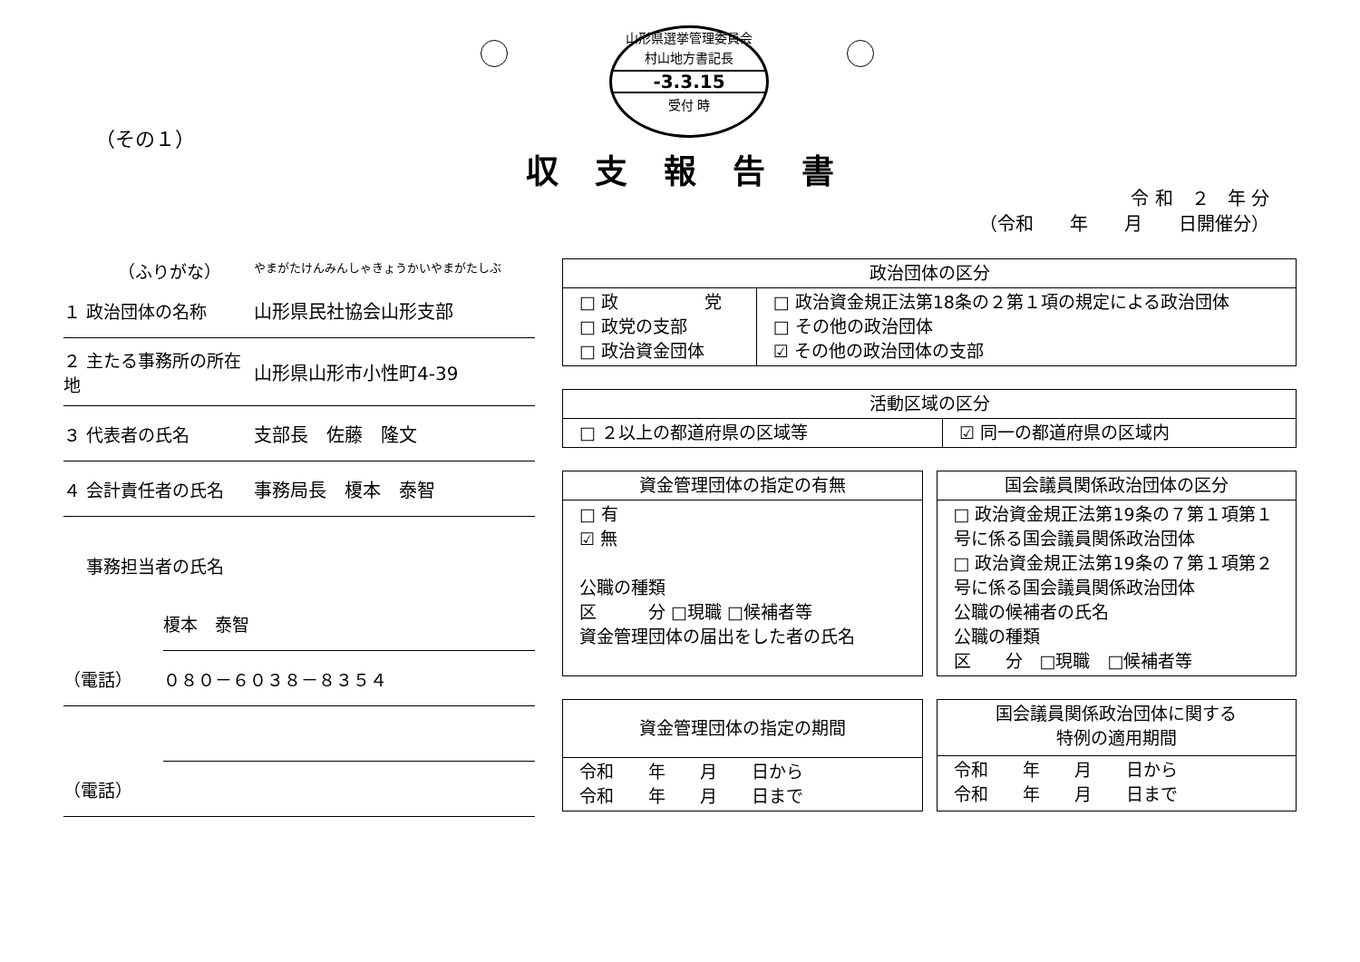山形県選挙管理委員会
村山地方書記長
-3.3.15
受付 時
（その１）
収支報告書
令 和　２　年 分
（令和　　年　　月　　日開催分）
（ふりがな）
やまがたけんみんしゃきょうかいやまがたしぶ
１ 政治団体の名称 山形県民社協会山形支部
２ 主たる事務所の所在地
山形県山形市小性町4-39
３ 代表者の氏名 支部長　佐藤　隆文
４ 会計責任者の氏名 事務局長　榎本　泰智
事務担当者の氏名
榎本　泰智
（電話） ０８０－６０３８－８３５４
（電話）
| 政治団体の区分 | |
| --- | --- |
| □ 政 党 □ 政党の支部 □ 政治資金団体 | □ 政治資金規正法第18条の２第１項の規定による政治団体 □ その他の政治団体 ☑ その他の政治団体の支部 |
| 活動区域の区分 | |
| --- | --- |
| □ ２以上の都道府県の区域等 | ☑ 同一の都道府県の区域内 |
| 資金管理団体の指定の有無 |
| --- |
| □ 有 ☑ 無 公職の種類 区 分 □現職 □候補者等 資金管理団体の届出をした者の氏名 |
| 国会議員関係政治団体の区分 |
| --- |
| □ 政治資金規正法第19条の７第１項第１号に係る国会議員関係政治団体 □ 政治資金規正法第19条の７第１項第２号に係る国会議員関係政治団体 公職の候補者の氏名 公職の種類 区 分 □現職 □候補者等 |
| 資金管理団体の指定の期間 |
| --- |
| 令和 年 月 日から 令和 年 月 日まで |
| 国会議員関係政治団体に関する 特例の適用期間 |
| --- |
| 令和 年 月 日から 令和 年 月 日まで |